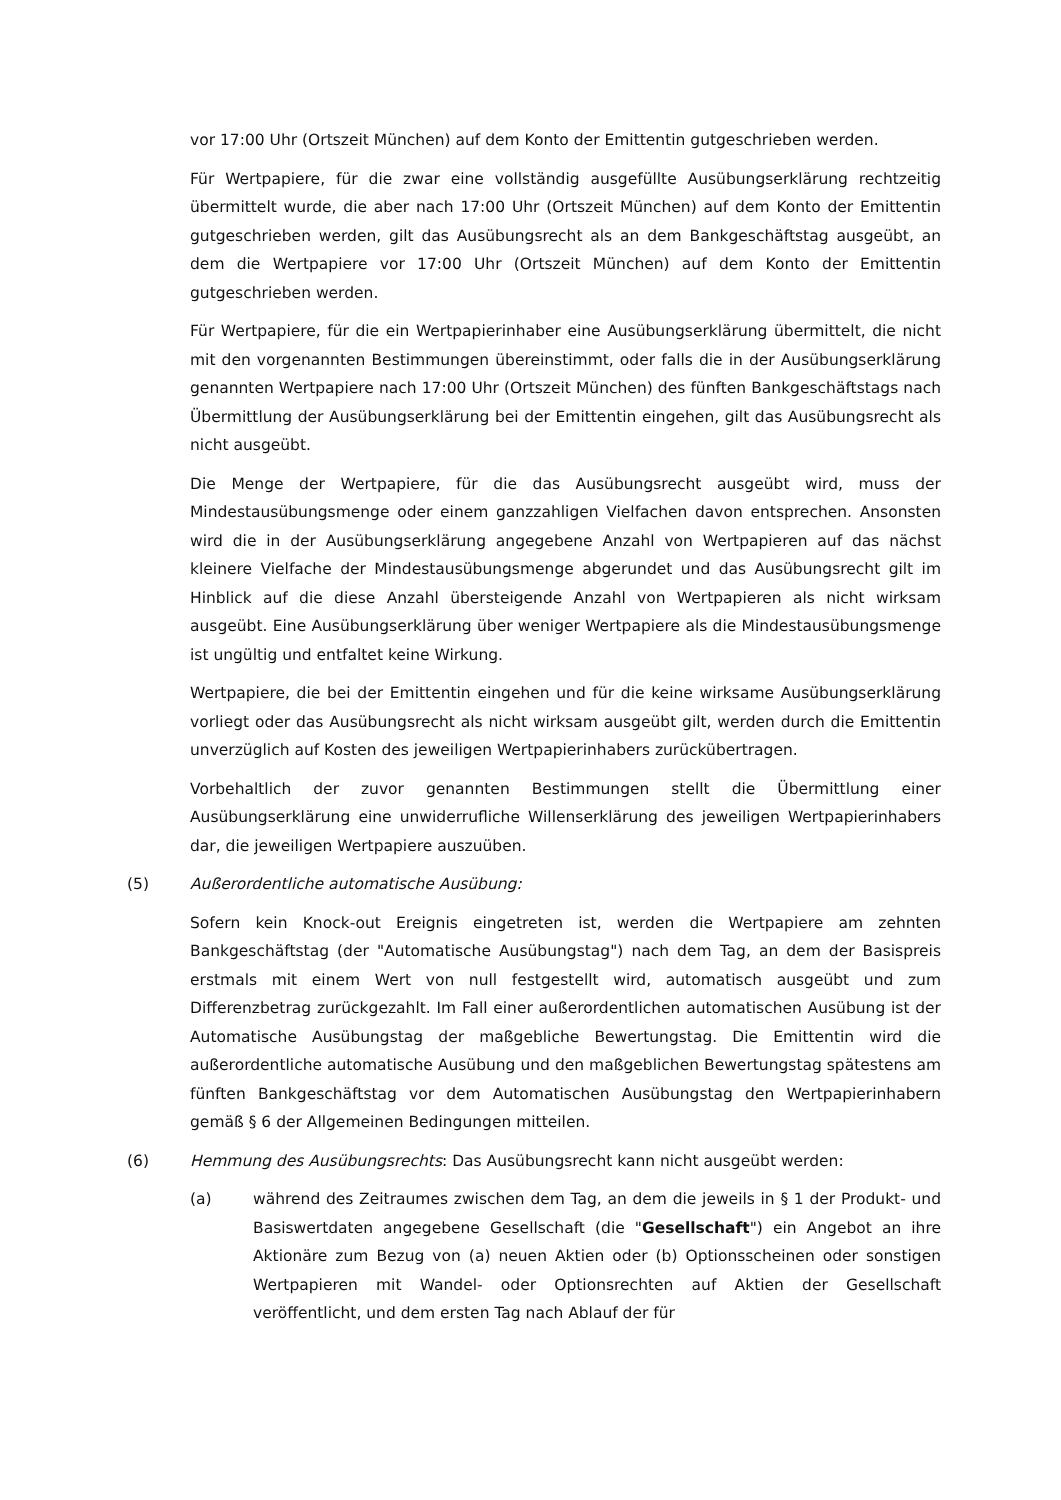vor 17:00 Uhr (Ortszeit München) auf dem Konto der Emittentin gutgeschrieben werden.
Für Wertpapiere, für die zwar eine vollständig ausgefüllte Ausübungserklärung rechtzeitig übermittelt wurde, die aber nach 17:00 Uhr (Ortszeit München) auf dem Konto der Emittentin gutgeschrieben werden, gilt das Ausübungsrecht als an dem Bankgeschäftstag ausgeübt, an dem die Wertpapiere vor 17:00 Uhr (Ortszeit München) auf dem Konto der Emittentin gutgeschrieben werden.
Für Wertpapiere, für die ein Wertpapierinhaber eine Ausübungserklärung übermittelt, die nicht mit den vorgenannten Bestimmungen übereinstimmt, oder falls die in der Ausübungserklärung genannten Wertpapiere nach 17:00 Uhr (Ortszeit München) des fünften Bankgeschäftstags nach Übermittlung der Ausübungserklärung bei der Emittentin eingehen, gilt das Ausübungsrecht als nicht ausgeübt.
Die Menge der Wertpapiere, für die das Ausübungsrecht ausgeübt wird, muss der Mindestausübungsmenge oder einem ganzzahligen Vielfachen davon entsprechen. Ansonsten wird die in der Ausübungserklärung angegebene Anzahl von Wertpapieren auf das nächst kleinere Vielfache der Mindestausübungsmenge abgerundet und das Ausübungsrecht gilt im Hinblick auf die diese Anzahl übersteigende Anzahl von Wertpapieren als nicht wirksam ausgeübt. Eine Ausübungserklärung über weniger Wertpapiere als die Mindestausübungsmenge ist ungültig und entfaltet keine Wirkung.
Wertpapiere, die bei der Emittentin eingehen und für die keine wirksame Ausübungserklärung vorliegt oder das Ausübungsrecht als nicht wirksam ausgeübt gilt, werden durch die Emittentin unverzüglich auf Kosten des jeweiligen Wertpapierinhabers zurückübertragen.
Vorbehaltlich der zuvor genannten Bestimmungen stellt die Übermittlung einer Ausübungserklärung eine unwiderrufliche Willenserklärung des jeweiligen Wertpapierinhabers dar, die jeweiligen Wertpapiere auszuüben.
(5) Außerordentliche automatische Ausübung:
Sofern kein Knock-out Ereignis eingetreten ist, werden die Wertpapiere am zehnten Bankgeschäftstag (der "Automatische Ausübungstag") nach dem Tag, an dem der Basispreis erstmals mit einem Wert von null festgestellt wird, automatisch ausgeübt und zum Differenzbetrag zurückgezahlt. Im Fall einer außerordentlichen automatischen Ausübung ist der Automatische Ausübungstag der maßgebliche Bewertungstag. Die Emittentin wird die außerordentliche automatische Ausübung und den maßgeblichen Bewertungstag spätestens am fünften Bankgeschäftstag vor dem Automatischen Ausübungstag den Wertpapierinhabern gemäß § 6 der Allgemeinen Bedingungen mitteilen.
(6) Hemmung des Ausübungsrechts: Das Ausübungsrecht kann nicht ausgeübt werden:
(a) während des Zeitraumes zwischen dem Tag, an dem die jeweils in § 1 der Produkt- und Basiswertdaten angegebene Gesellschaft (die "Gesellschaft") ein Angebot an ihre Aktionäre zum Bezug von (a) neuen Aktien oder (b) Optionsscheinen oder sonstigen Wertpapieren mit Wandel- oder Optionsrechten auf Aktien der Gesellschaft veröffentlicht, und dem ersten Tag nach Ablauf der für